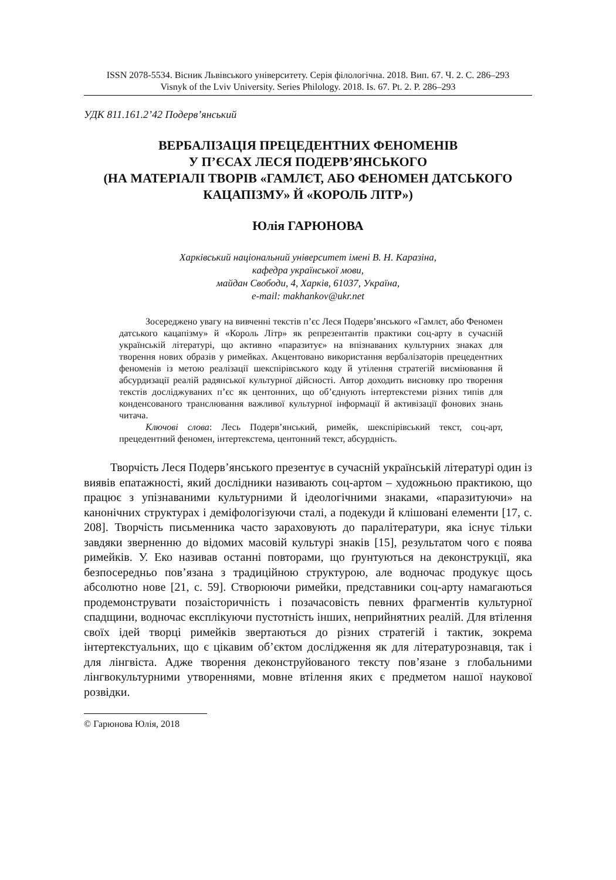ISSN 2078-5534. Вісник Львівського університету. Серія філологічна. 2018. Вип. 67. Ч. 2. С. 286–293
Visnyk of the Lviv University. Series Philology. 2018. Is. 67. Pt. 2. P. 286–293
УДК 811.161.2’42 Подерв’янський
ВЕРБАЛІЗАЦІЯ ПРЕЦЕДЕНТНИХ ФЕНОМЕНІВ
У П’ЄСАХ ЛЕСЯ ПОДЕРВ’ЯНСЬКОГО
(НА МАТЕРІАЛІ ТВОРІВ «ГАМЛЄТ, АБО ФЕНОМЕН ДАТСЬКОГО
КАЦАПІЗМУ» Й «КОРОЛЬ ЛІТР»)
Юлія ГАРЮНОВА
Харківський національний університет імені В. Н. Каразіна,
кафедра української мови,
майдан Свободи, 4, Харків, 61037, Україна,
e-mail: makhankov@ukr.net
Зосереджено увагу на вивченні текстів п’єс Леся Подерв’янського «Гамлєт, або Феномен датського кацапізму» й «Король Літр» як репрезентантів практики соц-арту в сучасній українській літературі, що активно «паразитує» на впізнаваних культурних знаках для творення нових образів у римейках. Акцентовано використання вербалізаторів прецедентних феноменів із метою реалізації шекспірівського коду й утілення стратегій висміювання й абсурдизації реалій радянської культурної дійсності. Автор доходить висновку про творення текстів досліджуваних п’єс як центонних, що об’єднують інтертекстеми різних типів для конденсованого транслювання важливої культурної інформації й активізації фонових знань читача.
Ключові слова: Лесь Подерв’янський, римейк, шекспірівський текст, соц-арт, прецедентний феномен, інтертекстема, центонний текст, абсурдність.
Творчість Леся Подерв’янського презентує в сучасній українській літературі один із виявів епатажності, який дослідники називають соц-артом – художньою практикою, що працює з упізнаваними культурними й ідеологічними знаками, «паразитуючи» на канонічних структурах і деміфологізуючи сталі, а подекуди й клішовані елементи [17, с. 208]. Творчість письменника часто зараховують до паралітератури, яка існує тільки завдяки зверненню до відомих масовій культурі знаків [15], результатом чого є поява римейків. У. Еко називав останні повторами, що ґрунтуються на деконструкції, яка безпосередньо пов’язана з традиційною структурою, але водночас продукує щось абсолютно нове [21, с. 59]. Створюючи римейки, представники соц-арту намагаються продемонструвати позаісторичність і позачасовість певних фрагментів культурної спадщини, водночас експлікуючи пустотність інших, неприйнятних реалій. Для втілення своїх ідей творці римейків звертаються до різних стратегій і тактик, зокрема інтертекстуальних, що є цікавим об’єктом дослідження як для літературознавця, так і для лінгвіста. Адже творення деконструйованого тексту пов’язане з глобальними лінгвокультурними утвореннями, мовне втілення яких є предметом нашої наукової розвідки.
© Гарюнова Юлія, 2018